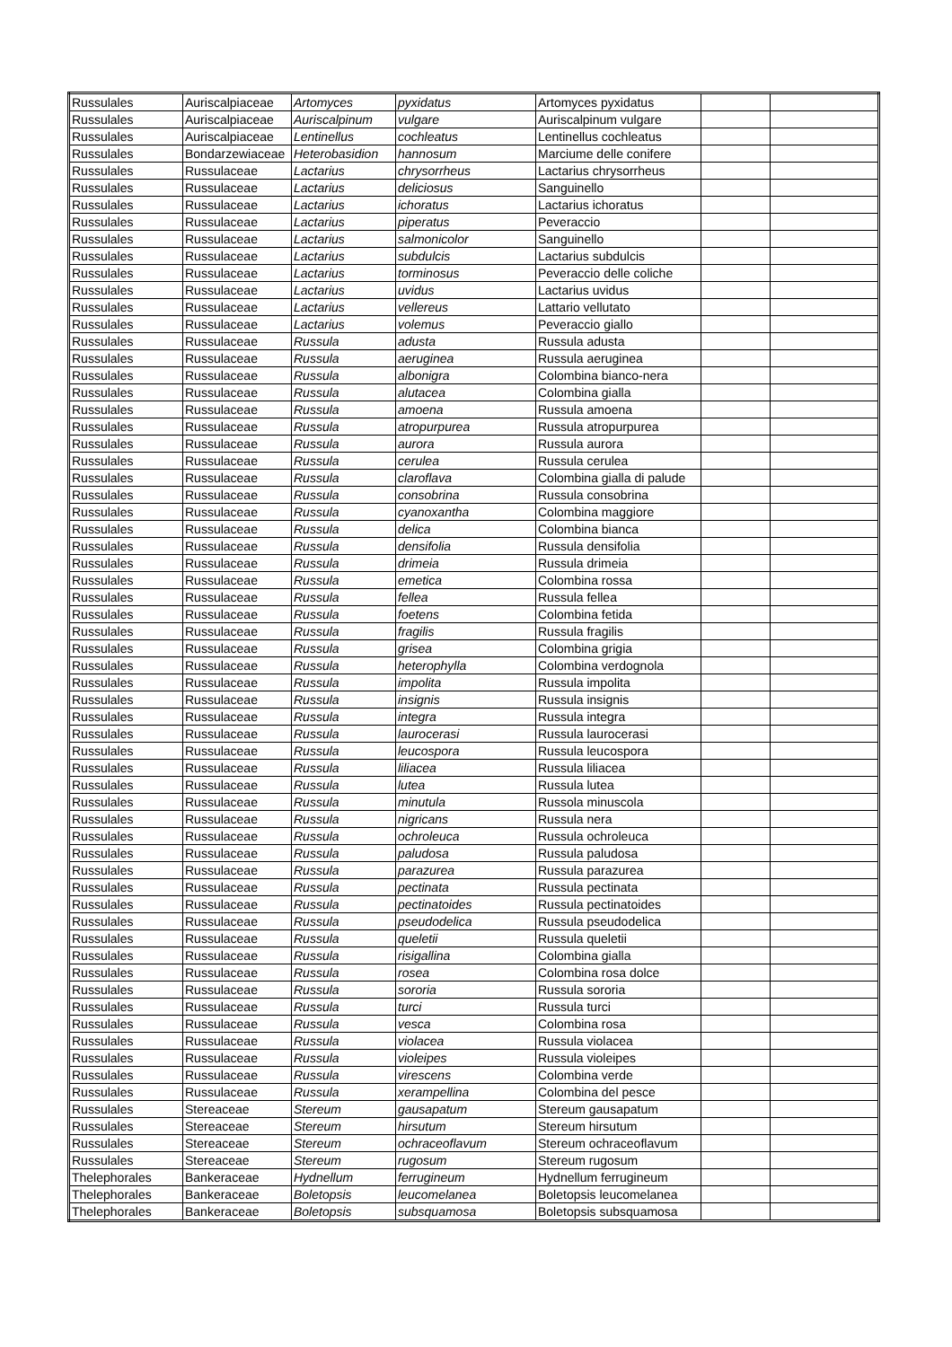| Russulales | Auriscalpiaceae | Artomyces | pyxidatus | Artomyces pyxidatus | | |
| Russulales | Auriscalpiaceae | Auriscalpinum | vulgare | Auriscalpinum vulgare | | |
| Russulales | Auriscalpiaceae | Lentinellus | cochleatus | Lentinellus cochleatus | | |
| Russulales | Bondarzewiaceae | Heterobasidion | hannosum | Marciume delle conifere | | |
| Russulales | Russulaceae | Lactarius | chrysorrheus | Lactarius chrysorrheus | | |
| Russulales | Russulaceae | Lactarius | deliciosus | Sanguinello | | |
| Russulales | Russulaceae | Lactarius | ichoratus | Lactarius ichoratus | | |
| Russulales | Russulaceae | Lactarius | piperatus | Peveraccio | | |
| Russulales | Russulaceae | Lactarius | salmonicolor | Sanguinello | | |
| Russulales | Russulaceae | Lactarius | subdulcis | Lactarius subdulcis | | |
| Russulales | Russulaceae | Lactarius | torminosus | Peveraccio delle coliche | | |
| Russulales | Russulaceae | Lactarius | uvidus | Lactarius uvidus | | |
| Russulales | Russulaceae | Lactarius | vellereus | Lattario vellutato | | |
| Russulales | Russulaceae | Lactarius | volemus | Peveraccio giallo | | |
| Russulales | Russulaceae | Russula | adusta | Russula adusta | | |
| Russulales | Russulaceae | Russula | aeruginea | Russula aeruginea | | |
| Russulales | Russulaceae | Russula | albonigra | Colombina bianco-nera | | |
| Russulales | Russulaceae | Russula | alutacea | Colombina gialla | | |
| Russulales | Russulaceae | Russula | amoena | Russula amoena | | |
| Russulales | Russulaceae | Russula | atropurpurea | Russula atropurpurea | | |
| Russulales | Russulaceae | Russula | aurora | Russula aurora | | |
| Russulales | Russulaceae | Russula | cerulea | Russula cerulea | | |
| Russulales | Russulaceae | Russula | claroflava | Colombina gialla di palude | | |
| Russulales | Russulaceae | Russula | consobrina | Russula consobrina | | |
| Russulales | Russulaceae | Russula | cyanoxantha | Colombina maggiore | | |
| Russulales | Russulaceae | Russula | delica | Colombina bianca | | |
| Russulales | Russulaceae | Russula | densifolia | Russula densifolia | | |
| Russulales | Russulaceae | Russula | drimeia | Russula drimeia | | |
| Russulales | Russulaceae | Russula | emetica | Colombina rossa | | |
| Russulales | Russulaceae | Russula | fellea | Russula fellea | | |
| Russulales | Russulaceae | Russula | foetens | Colombina fetida | | |
| Russulales | Russulaceae | Russula | fragilis | Russula fragilis | | |
| Russulales | Russulaceae | Russula | grisea | Colombina grigia | | |
| Russulales | Russulaceae | Russula | heterophylla | Colombina verdognola | | |
| Russulales | Russulaceae | Russula | impolita | Russula impolita | | |
| Russulales | Russulaceae | Russula | insignis | Russula insignis | | |
| Russulales | Russulaceae | Russula | integra | Russula integra | | |
| Russulales | Russulaceae | Russula | laurocerasi | Russula laurocerasi | | |
| Russulales | Russulaceae | Russula | leucospora | Russula leucospora | | |
| Russulales | Russulaceae | Russula | liliacea | Russula liliacea | | |
| Russulales | Russulaceae | Russula | lutea | Russula lutea | | |
| Russulales | Russulaceae | Russula | minutula | Russola minuscola | | |
| Russulales | Russulaceae | Russula | nigricans | Russula nera | | |
| Russulales | Russulaceae | Russula | ochroleuca | Russula ochroleuca | | |
| Russulales | Russulaceae | Russula | paludosa | Russula paludosa | | |
| Russulales | Russulaceae | Russula | parazurea | Russula parazurea | | |
| Russulales | Russulaceae | Russula | pectinata | Russula pectinata | | |
| Russulales | Russulaceae | Russula | pectinatoides | Russula pectinatoides | | |
| Russulales | Russulaceae | Russula | pseudodelica | Russula pseudodelica | | |
| Russulales | Russulaceae | Russula | queletii | Russula queletii | | |
| Russulales | Russulaceae | Russula | risigallina | Colombina gialla | | |
| Russulales | Russulaceae | Russula | rosea | Colombina rosa dolce | | |
| Russulales | Russulaceae | Russula | sororia | Russula sororia | | |
| Russulales | Russulaceae | Russula | turci | Russula turci | | |
| Russulales | Russulaceae | Russula | vesca | Colombina rosa | | |
| Russulales | Russulaceae | Russula | violacea | Russula violacea | | |
| Russulales | Russulaceae | Russula | violeipes | Russula violeipes | | |
| Russulales | Russulaceae | Russula | virescens | Colombina verde | | |
| Russulales | Russulaceae | Russula | xerampellina | Colombina del pesce | | |
| Russulales | Stereaceae | Stereum | gausapatum | Stereum gausapatum | | |
| Russulales | Stereaceae | Stereum | hirsutum | Stereum hirsutum | | |
| Russulales | Stereaceae | Stereum | ochraceoflavum | Stereum ochraceoflavum | | |
| Russulales | Stereaceae | Stereum | rugosum | Stereum rugosum | | |
| Thelephorales | Bankeraceae | Hydnellum | ferrugineum | Hydnellum ferrugineum | | |
| Thelephorales | Bankeraceae | Boletopsis | leucomelanea | Boletopsis leucomelanea | | |
| Thelephorales | Bankeraceae | Boletopsis | subsquamosa | Boletopsis subsquamosa | | |